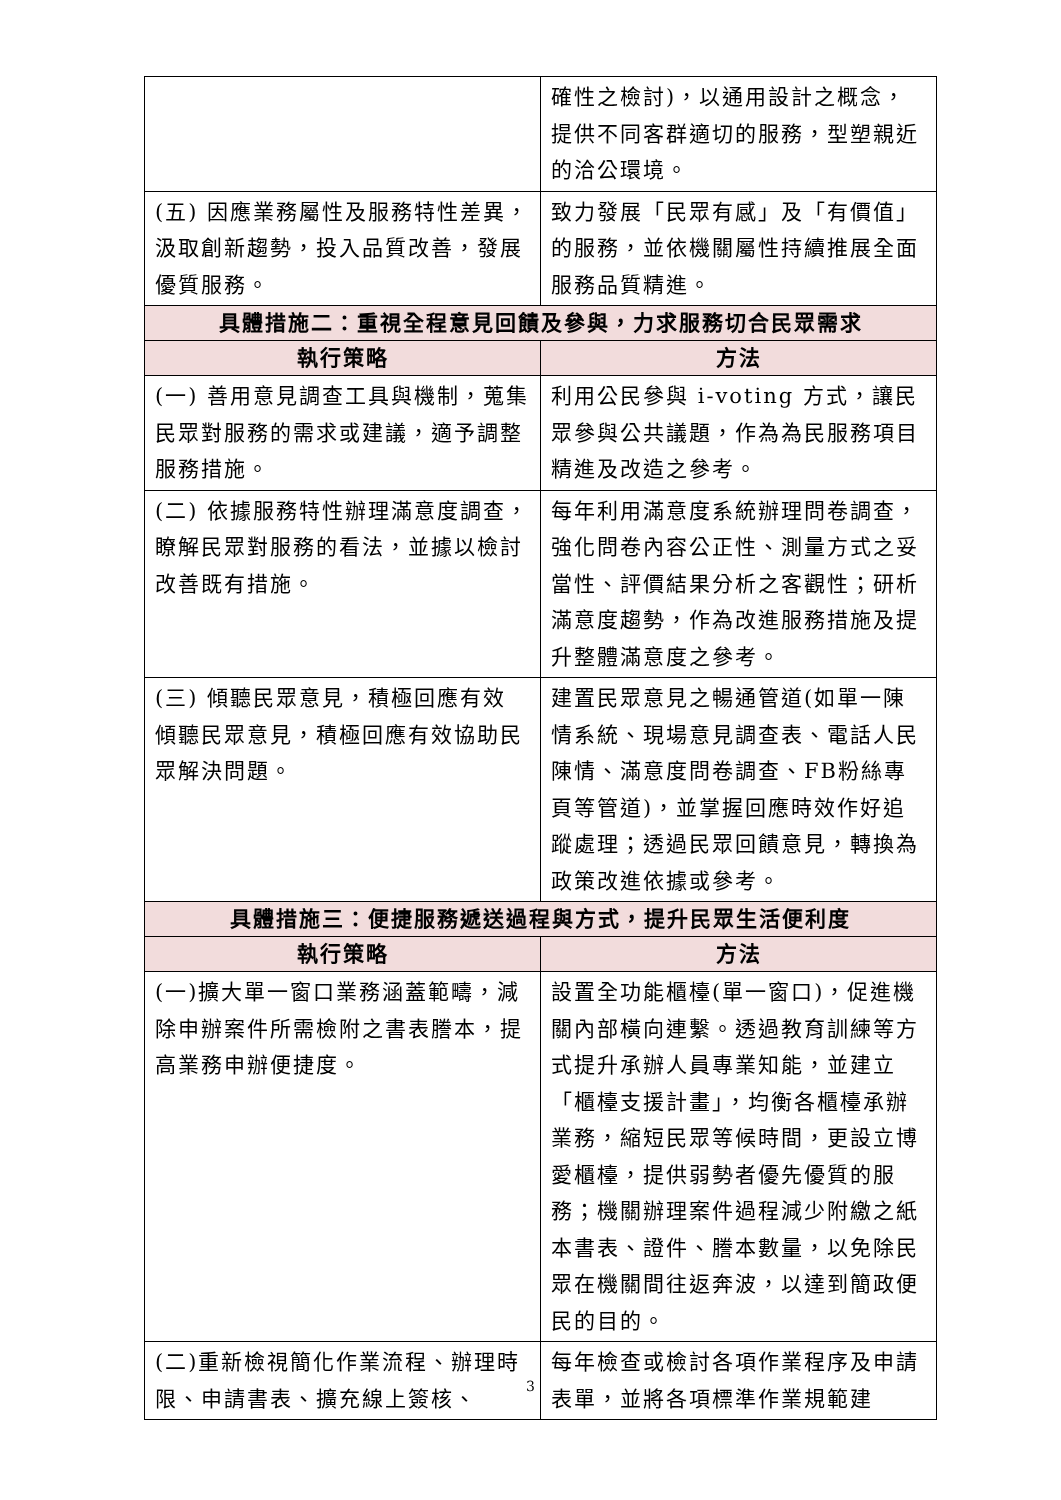| | 確性之檢討)，以通用設計之概念，提供不同客群適切的服務，型塑親近的洽公環境。 |
| (五) 因應業務屬性及服務特性差異，汲取創新趨勢，投入品質改善，發展優質服務。 | 致力發展「民眾有感」及「有價值」的服務，並依機關屬性持續推展全面服務品質精進。 |
| 具體措施二：重視全程意見回饋及參與，力求服務切合民眾需求 | |
| 執行策略 | 方法 |
| (一) 善用意見調查工具與機制，蒐集民眾對服務的需求或建議，適予調整服務措施。 | 利用公民參與 i-voting 方式，讓民眾參與公共議題，作為為民服務項目精進及改造之參考。 |
| (二) 依據服務特性辦理滿意度調查，瞭解民眾對服務的看法，並據以檢討改善既有措施。 | 每年利用滿意度系統辦理問卷調查，強化問卷內容公正性、測量方式之妥當性、評價結果分析之客觀性；研析滿意度趨勢，作為改進服務措施及提升整體滿意度之參考。 |
| (三) 傾聽民眾意見，積極回應有效 傾聽民眾意見，積極回應有效協助民眾解決問題。 | 建置民眾意見之暢通管道(如單一陳情系統、現場意見調查表、電話人民陳情、滿意度問卷調查、FB粉絲專頁等管道)，並掌握回應時效作好追蹤處理；透過民眾回饋意見，轉換為政策改進依據或參考。 |
| 具體措施三：便捷服務遞送過程與方式，提升民眾生活便利度 | |
| 執行策略 | 方法 |
| (一)擴大單一窗口業務涵蓋範疇，減除申辦案件所需檢附之書表謄本，提高業務申辦便捷度。 | 設置全功能櫃檯(單一窗口)，促進機關內部橫向連繫。透過教育訓練等方式提升承辦人員專業知能，並建立「櫃檯支援計畫」，均衡各櫃檯承辦業務，縮短民眾等候時間，更設立博愛櫃檯，提供弱勢者優先優質的服務；機關辦理案件過程減少附繳之紙本書表、證件、謄本數量，以免除民眾在機關間往返奔波，以達到簡政便民的目的。 |
| (二)重新檢視簡化作業流程、辦理時限、申請書表、擴充線上簽核、 | 每年檢查或檢討各項作業程序及申請表單，並將各項標準作業規範建 |
3